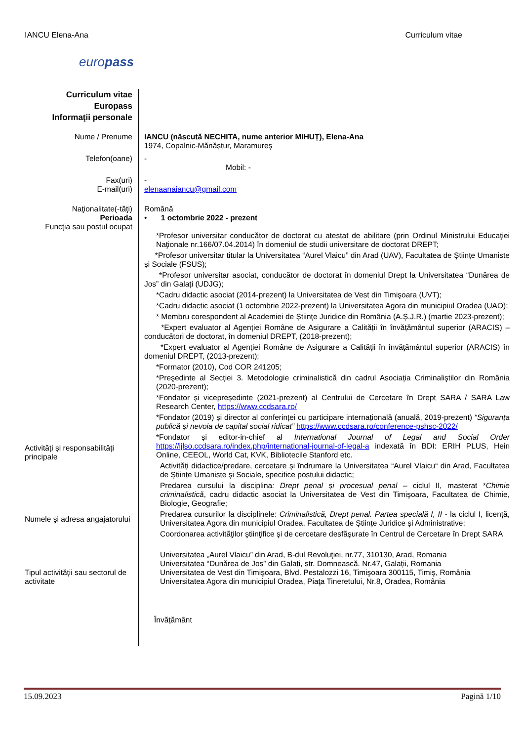IANCU Elena-Ana Curriculum vitae
europass
Curriculum vitae
Europass
Informaţii personale
Nume / Prenume IANCU (născută NECHITA, nume anterior MIHUȚ), Elena-Ana
1974, Copalnic-Mănăștur, Maramureș
Telefon(oane) -
Mobil: -
Fax(uri)
E-mail(uri)
-
elenaanaiancu@gmail.com
Naţionalitate(-tăţi)
Perioada
Funcția sau postul ocupat
Română
• 1 octombrie 2022 - prezent
Activități și responsabilități principale
Numele şi adresa angajatorului
Tipul activității sau sectorul de activitate
*Profesor universitar conducător de doctorat cu atestat de abilitare (prin Ordinul Ministrului Educaţiei Naţionale nr.166/07.04.2014) în domeniul de studii universitare de doctorat DREPT;
*Profesor universitar titular la Universitatea “Aurel Vlaicu” din Arad (UAV), Facultatea de Științe Umaniste și Sociale (FSUS);
*Profesor universitar asociat, conducător de doctorat în domeniul Drept la Universitatea “Dunărea de Jos” din Galați (UDJG);
*Cadru didactic asociat (2014-prezent) la Universitatea de Vest din Timişoara (UVT);
*Cadru didactic asociat (1 octombrie 2022-prezent) la Universitatea Agora din municipiul Oradea (UAO);
* Membru corespondent al Academiei de Științe Juridice din România (A.Ș.J.R.) (martie 2023-prezent);
*Expert evaluator al Agenției Române de Asigurare a Calității în învățământul superior (ARACIS) – conducători de doctorat, în domeniul DREPT, (2018-prezent);
*Expert evaluator al Agenţiei Române de Asigurare a Calităţii în învăţământul superior (ARACIS) în domeniul DREPT, (2013-prezent);
*Formator (2010), Cod COR 241205;
*Preşedinte al Secției 3. Metodologie criminalistică din cadrul Asociația Criminaliştilor din România (2020-prezent);
*Fondator și vicepreședinte (2021-prezent) al Centrului de Cercetare în Drept SARA / SARA Law Research Center, https://www.ccdsara.ro/
*Fondator (2019) și director al conferinței cu participare internațională (anuală, 2019-prezent) “Siguranța publică și nevoia de capital social ridicat” https://www.ccdsara.ro/conference-pshsc-2022/
*Fondator și editor-in-chief al International Journal of Legal and Social Order https://ijlso.ccdsara.ro/index.php/international-journal-of-legal-a indexată în BDI: ERIH PLUS, Hein Online, CEEOL, World Cat, KVK, Bibliotecile Stanford etc.
Activități didactice/predare, cercetare și îndrumare la Universitatea “Aurel Vlaicu“ din Arad, Facultatea de Științe Umaniste și Sociale, specifice postului didactic;
Predarea cursului la disciplina: Drept penal și procesual penal – ciclul II, masterat *Chimie criminalistică, cadru didactic asociat la Universitatea de Vest din Timişoara, Facultatea de Chimie, Biologie, Geografie;
Predarea cursurilor la disciplinele: Criminalistică, Drept penal. Partea specială I, II - la ciclul I, licență, Universitatea Agora din municipiul Oradea, Facultatea de Științe Juridice și Administrative;
Coordonarea activităţilor ştiinţifice şi de cercetare desfăşurate în Centrul de Cercetare în Drept SARA
Universitatea „Aurel Vlaicu” din Arad, B-dul Revoluţiei, nr.77, 310130, Arad, Romania
Universitatea “Dunărea de Jos” din Galați, str. Domnească. Nr.47, Galații, Romania
Universitatea de Vest din Timişoara, Blvd. Pestalozzi 16, Timişoara 300115, Timiş, România
Universitatea Agora din municipiul Oradea, Piaţa Tineretului, Nr.8, Oradea, România
Învățământ
15.09.2023 Pagină 1/10